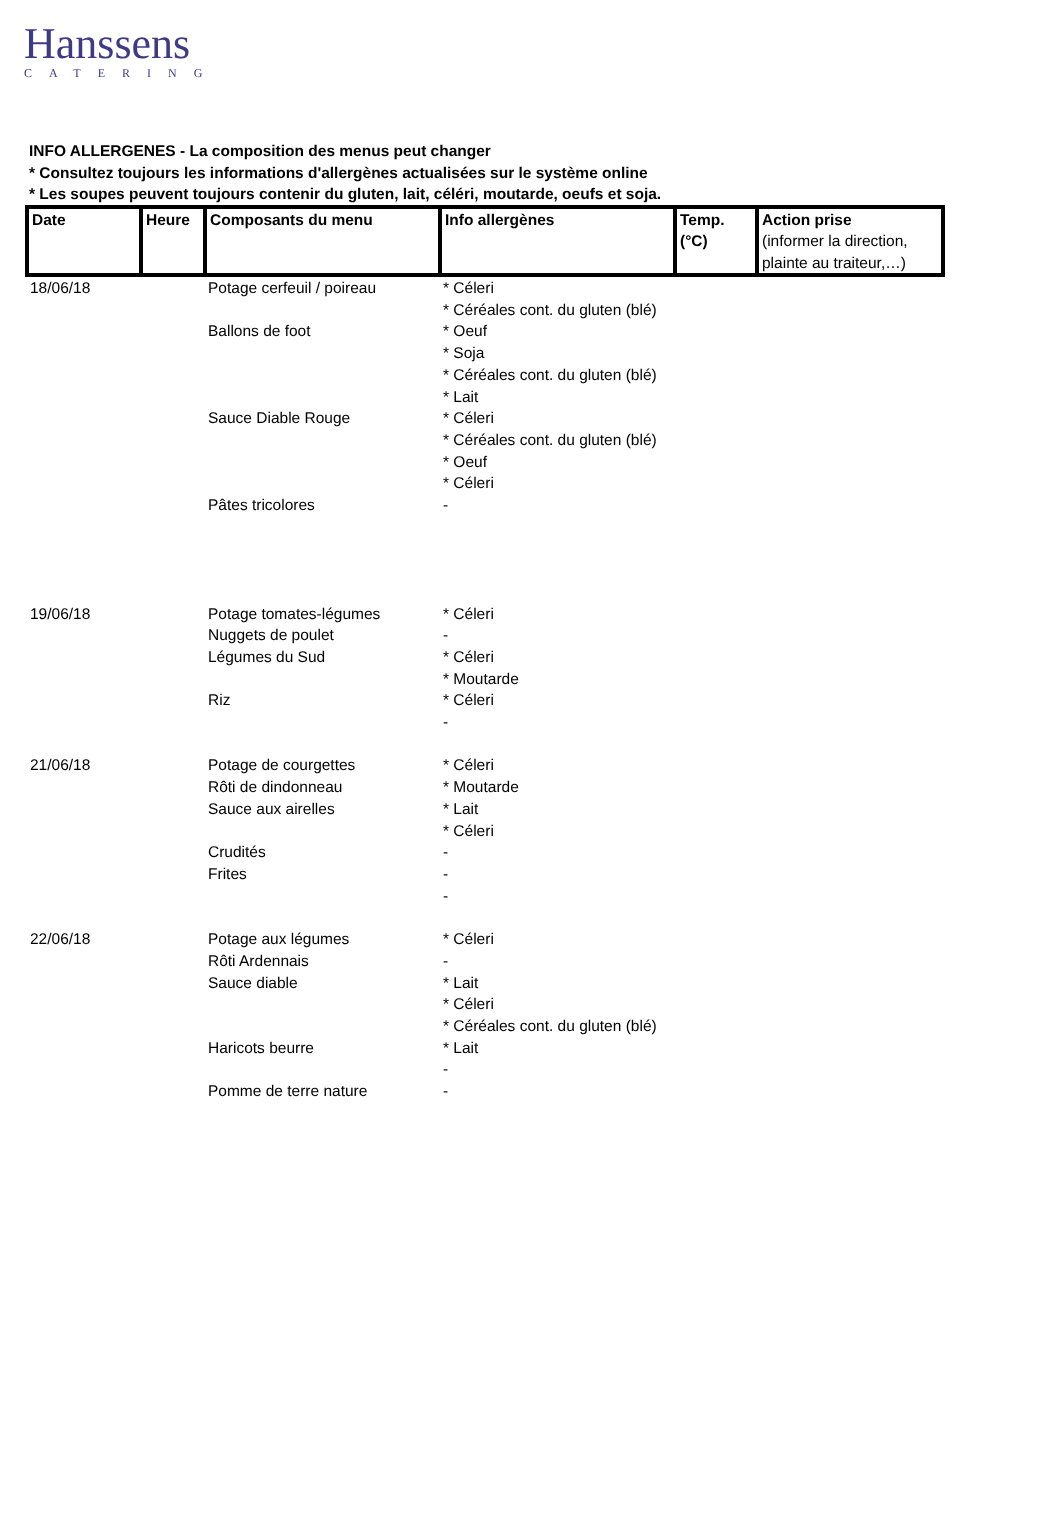Hanssens
CATERING
INFO ALLERGENES - La composition des menus peut changer
* Consultez toujours les informations d'allergènes actualisées sur le système online
* Les soupes peuvent toujours contenir du gluten, lait, céléri, moutarde, oeufs et soja.
| Date | Heure | Composants du menu | Info allergènes | Temp. (°C) | Action prise (informer la direction, plainte au traiteur,…) |
| --- | --- | --- | --- | --- | --- |
| 18/06/18 | | Potage cerfeuil / poireau Ballons de foot Sauce Diable Rouge Pâtes tricolores | * Céleri * Céréales cont. du gluten (blé) * Oeuf * Soja * Céréales cont. du gluten (blé) * Lait * Céleri * Céréales cont. du gluten (blé) * Oeuf * Céleri - | | |
| 19/06/18 | | Potage tomates-légumes Nuggets de poulet Légumes du Sud Riz | * Céleri - * Céleri * Moutarde * Céleri - | | |
| 21/06/18 | | Potage de courgettes Rôti de dindonneau Sauce aux airelles Crudités Frites | * Céleri * Moutarde * Lait * Céleri - - - | | |
| 22/06/18 | | Potage aux légumes Rôti Ardennais Sauce diable Haricots beurre Pomme de terre nature | * Céleri - * Lait * Céleri * Céréales cont. du gluten (blé) * Lait - - | | |